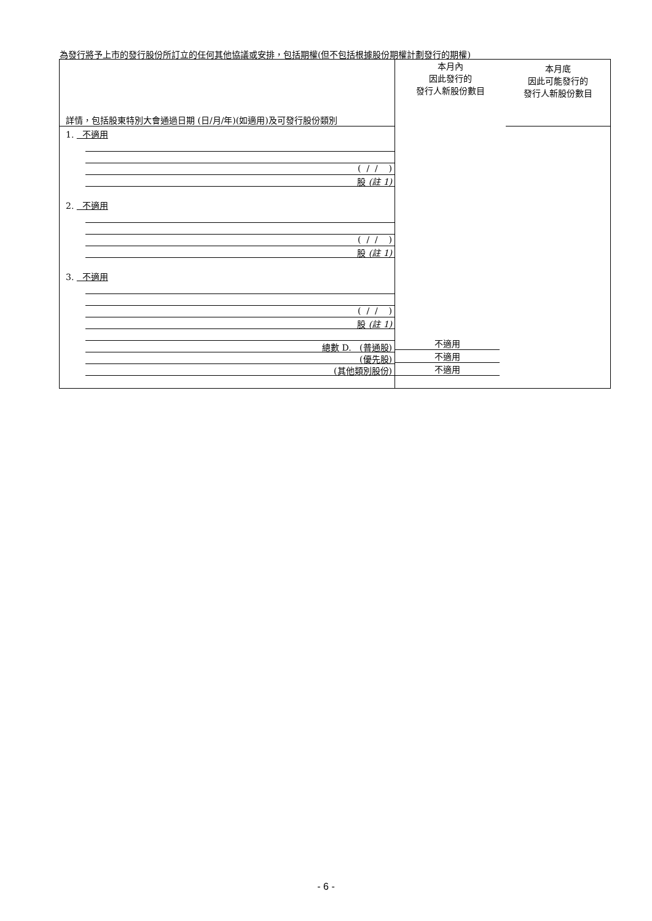為發行將予上市的發行股份所訂立的任何其他協議或安排，包括期權(但不包括根據股份期權計劃發行的期權)
| 詳情，包括股東特別大會通過日期 (日/月/年)(如適用)及可發行股份類別 | 本月內 因此發行的 發行人新股份數目 | 本月底 因此可能發行的 發行人新股份數目 |
| --- | --- | --- |
| 1. 不適用 ( / / ) 股 (註 1) 2. 不適用 ( / / ) 股 (註 1) 3. 不適用 ( / / ) 股 (註 1) 總數 D. (普通股) (優先股) (其他類別股份) | 不適用 不適用 不適用 | |
- 6 -